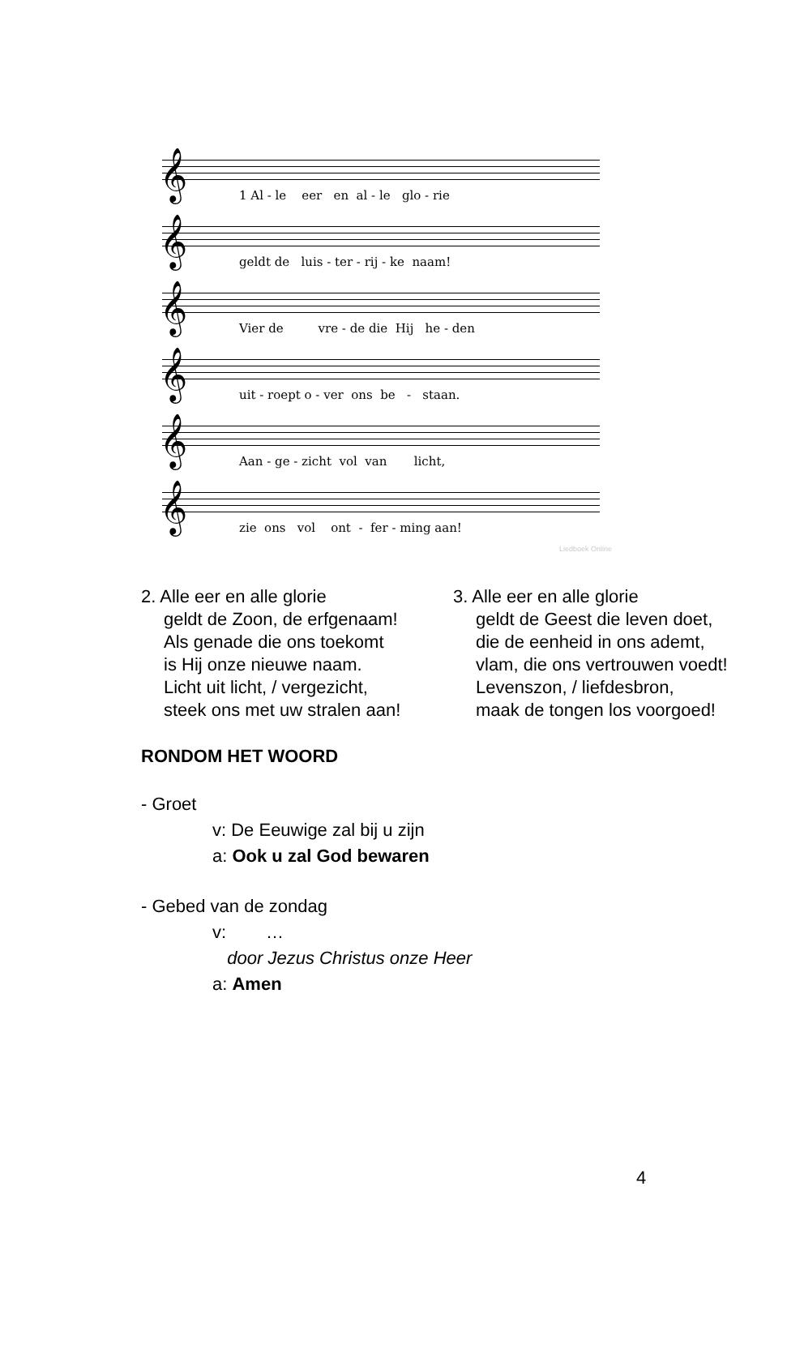𝄞
1 Al - le eer en al - le glo - rie
𝄞
geldt de luis - ter - rij - ke naam!
𝄞
Vier de vre - de die Hij he - den
𝄞
uit - roept o - ver ons be - staan.
𝄞
Aan - ge - zicht vol van licht,
𝄞
zie ons vol ont - fer - ming aan!
Liedboek Online
2. Alle eer en alle glorie
geldt de Zoon, de erfgenaam!
Als genade die ons toekomt
is Hij onze nieuwe naam.
Licht uit licht, / vergezicht,
steek ons met uw stralen aan!
3. Alle eer en alle glorie
geldt de Geest die leven doet,
die de eenheid in ons ademt,
vlam, die ons vertrouwen voedt!
Levenszon, / liefdesbron,
maak de tongen los voorgoed!
RONDOM HET WOORD
- Groet
v: De Eeuwige zal bij u zijn
a: Ook u zal God bewaren
- Gebed van de zondag
v: …
door Jezus Christus onze Heer
a: Amen
4